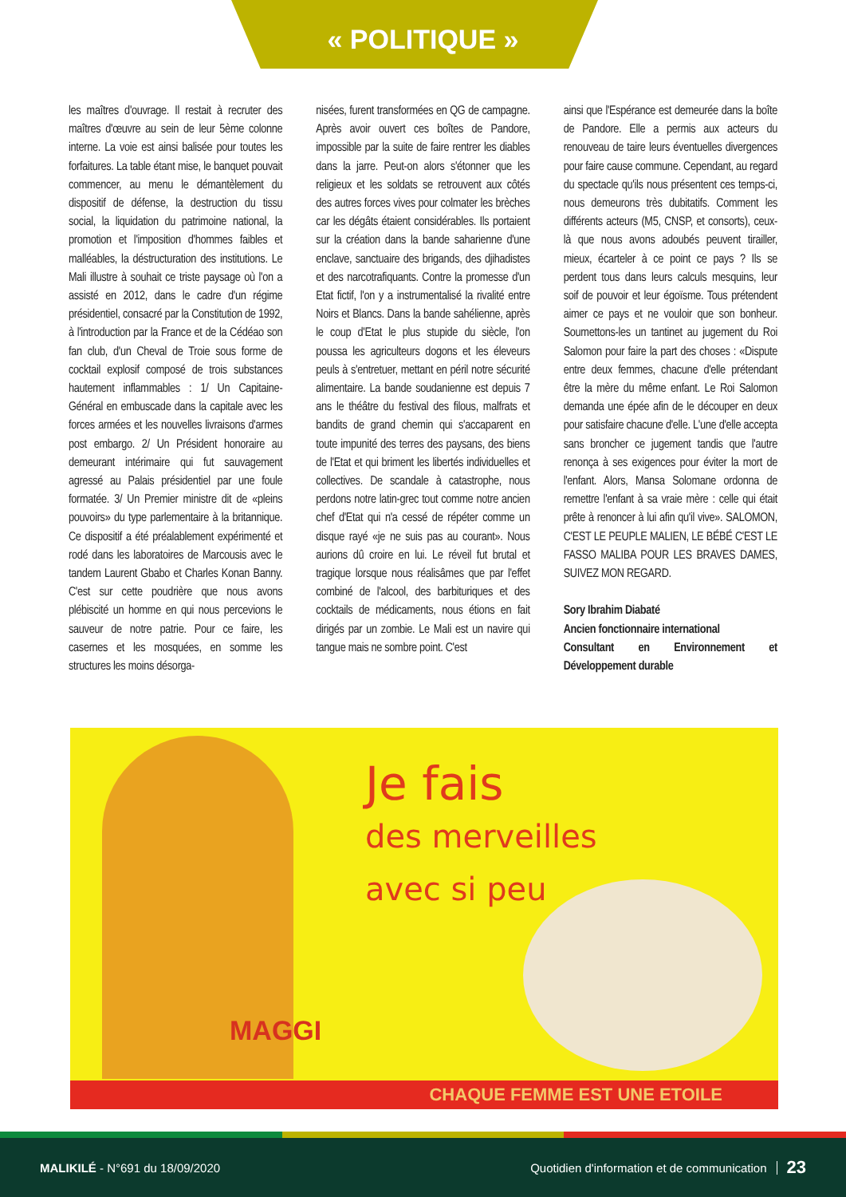« POLITIQUE »
les maîtres d'ouvrage. Il restait à recruter des maîtres d'œuvre au sein de leur 5ème colonne interne. La voie est ainsi balisée pour toutes les forfaitures. La table étant mise, le banquet pouvait commencer, au menu le démantèlement du dispositif de défense, la destruction du tissu social, la liquidation du patrimoine national, la promotion et l'imposition d'hommes faibles et malléables, la déstructuration des institutions. Le Mali illustre à souhait ce triste paysage où l'on a assisté en 2012, dans le cadre d'un régime présidentiel, consacré par la Constitution de 1992, à l'introduction par la France et de la Cédéao son fan club, d'un Cheval de Troie sous forme de cocktail explosif composé de trois substances hautement inflammables : 1/ Un Capitaine-Général en embuscade dans la capitale avec les forces armées et les nouvelles livraisons d'armes post embargo. 2/ Un Président honoraire au demeurant intérimaire qui fut sauvagement agressé au Palais présidentiel par une foule formatée. 3/ Un Premier ministre dit de «pleins pouvoirs» du type parlementaire à la britannique. Ce dispositif a été préalablement expérimenté et rodé dans les laboratoires de Marcousis avec le tandem Laurent Gbabo et Charles Konan Banny. C'est sur cette poudrière que nous avons plébiscité un homme en qui nous percevions le sauveur de notre patrie. Pour ce faire, les casernes et les mosquées, en somme les structures les moins désorga-
nisées, furent transformées en QG de campagne. Après avoir ouvert ces boîtes de Pandore, impossible par la suite de faire rentrer les diables dans la jarre. Peut-on alors s'étonner que les religieux et les soldats se retrouvent aux côtés des autres forces vives pour colmater les brèches car les dégâts étaient considérables. Ils portaient sur la création dans la bande saharienne d'une enclave, sanctuaire des brigands, des djihadistes et des narcotrafiquants. Contre la promesse d'un Etat fictif, l'on y a instrumentalisé la rivalité entre Noirs et Blancs. Dans la bande sahélienne, après le coup d'Etat le plus stupide du siècle, l'on poussa les agriculteurs dogons et les éleveurs peuls à s'entretuer, mettant en péril notre sécurité alimentaire. La bande soudanienne est depuis 7 ans le théâtre du festival des filous, malfrats et bandits de grand chemin qui s'accaparent en toute impunité des terres des paysans, des biens de l'Etat et qui briment les libertés individuelles et collectives. De scandale à catastrophe, nous perdons notre latin-grec tout comme notre ancien chef d'Etat qui n'a cessé de répéter comme un disque rayé «je ne suis pas au courant». Nous aurions dû croire en lui. Le réveil fut brutal et tragique lorsque nous réalisâmes que par l'effet combiné de l'alcool, des barbituriques et des cocktails de médicaments, nous étions en fait dirigés par un zombie. Le Mali est un navire qui tangue mais ne sombre point. C'est
ainsi que l'Espérance est demeurée dans la boîte de Pandore. Elle a permis aux acteurs du renouveau de taire leurs éventuelles divergences pour faire cause commune. Cependant, au regard du spectacle qu'ils nous présentent ces temps-ci, nous demeurons très dubitatifs. Comment les différents acteurs (M5, CNSP, et consorts), ceux-là que nous avons adoubés peuvent tirailler, mieux, écarteler à ce point ce pays ? Ils se perdent tous dans leurs calculs mesquins, leur soif de pouvoir et leur égoïsme. Tous prétendent aimer ce pays et ne vouloir que son bonheur. Soumettons-les un tantinet au jugement du Roi Salomon pour faire la part des choses : «Dispute entre deux femmes, chacune d'elle prétendant être la mère du même enfant. Le Roi Salomon demanda une épée afin de le découper en deux pour satisfaire chacune d'elle. L'une d'elle accepta sans broncher ce jugement tandis que l'autre renonça à ses exigences pour éviter la mort de l'enfant. Alors, Mansa Solomane ordonna de remettre l'enfant à sa vraie mère : celle qui était prête à renoncer à lui afin qu'il vive». SALOMON, C'EST LE PEUPLE MALIEN, LE BÉBÉ C'EST LE FASSO MALIBA POUR LES BRAVES DAMES, SUIVEZ MON REGARD.
Sory Ibrahim Diabaté
Ancien fonctionnaire international
Consultant en Environnement et Développement durable
MAGGI
Je fais
des merveilles
avec si peu
CHAQUE FEMME EST UNE ETOILE
MALIKILÉ - N°691 du 18/09/2020
Quotidien d'information et de communication
23